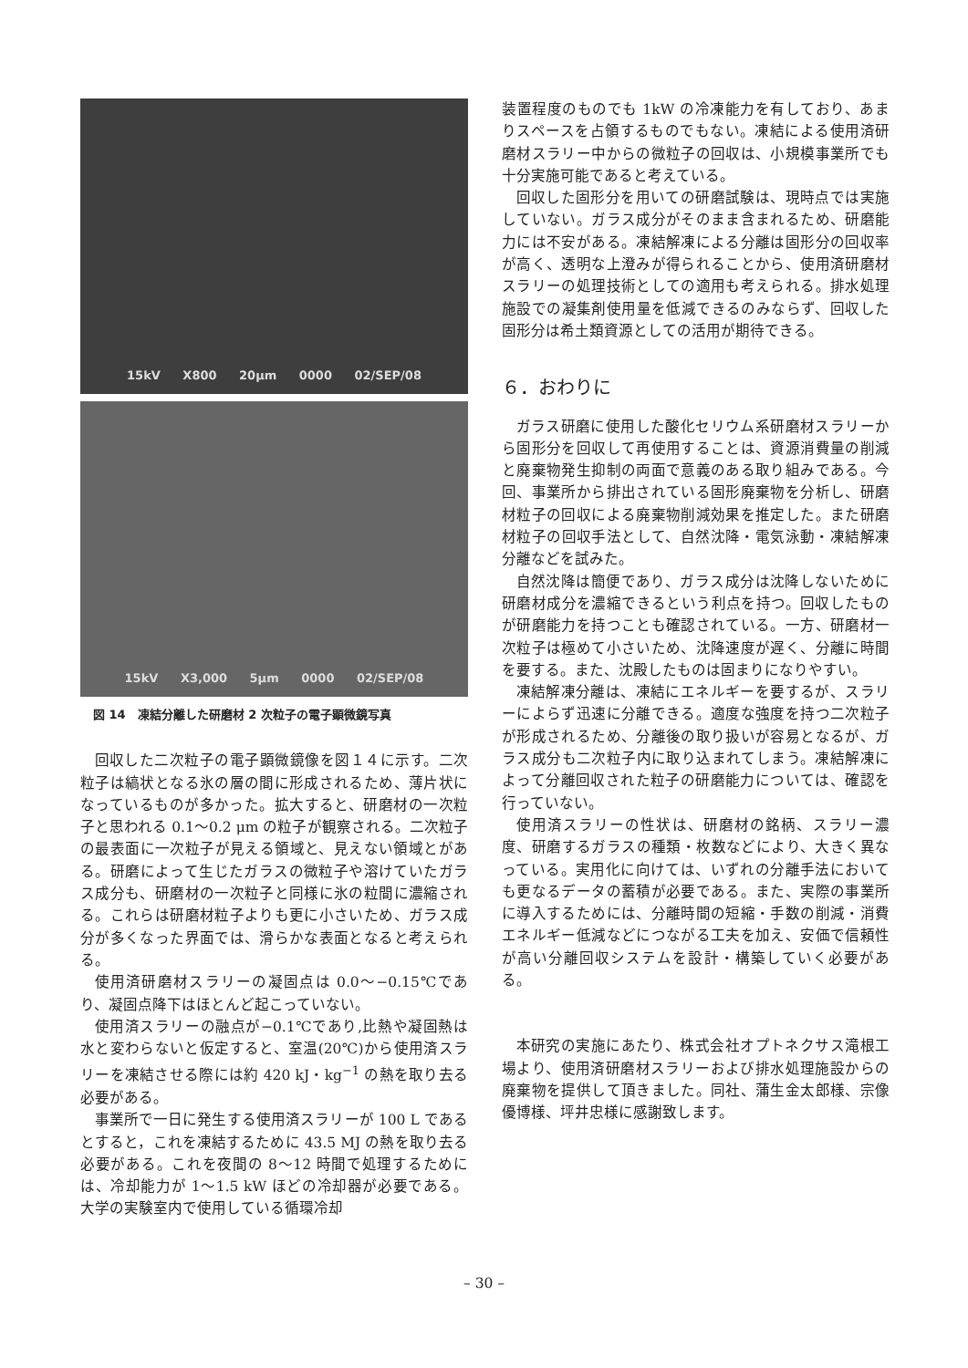15kV X800 20μm 0000 02/SEP/08
15kV X3,000 5μm 0000 02/SEP/08
図 14　凍結分離した研磨材 2 次粒子の電子顕微鏡写真
回収した二次粒子の電子顕微鏡像を図１４に示す。二次粒子は縞状となる氷の層の間に形成されるため、薄片状になっているものが多かった。拡大すると、研磨材の一次粒子と思われる 0.1〜0.2 μm の粒子が観察される。二次粒子の最表面に一次粒子が見える領域と、見えない領域とがある。研磨によって生じたガラスの微粒子や溶けていたガラス成分も、研磨材の一次粒子と同様に氷の粒間に濃縮される。これらは研磨材粒子よりも更に小さいため、ガラス成分が多くなった界面では、滑らかな表面となると考えられる。
使用済研磨材スラリーの凝固点は 0.0〜−0.15℃であり、凝固点降下はほとんど起こっていない。
使用済スラリーの融点が−0.1℃であり,比熱や凝固熱は水と変わらないと仮定すると、室温(20℃)から使用済スラリーを凍結させる際には約 420 kJ・kg<sup>−1</sup> の熱を取り去る必要がある。
事業所で一日に発生する使用済スラリーが 100 L であるとすると，これを凍結するために 43.5 MJ の熱を取り去る必要がある。これを夜間の 8〜12 時間で処理するためには、冷却能力が 1〜1.5 kW ほどの冷却器が必要である。大学の実験室内で使用している循環冷却
装置程度のものでも 1kW の冷凍能力を有しており、あまりスペースを占領するものでもない。凍結による使用済研磨材スラリー中からの微粒子の回収は、小規模事業所でも十分実施可能であると考えている。
回収した固形分を用いての研磨試験は、現時点では実施していない。ガラス成分がそのまま含まれるため、研磨能力には不安がある。凍結解凍による分離は固形分の回収率が高く、透明な上澄みが得られることから、使用済研磨材スラリーの処理技術としての適用も考えられる。排水処理施設での凝集剤使用量を低減できるのみならず、回収した固形分は希土類資源としての活用が期待できる。
６．おわりに
ガラス研磨に使用した酸化セリウム系研磨材スラリーから固形分を回収して再使用することは、資源消費量の削減と廃棄物発生抑制の両面で意義のある取り組みである。今回、事業所から排出されている固形廃棄物を分析し、研磨材粒子の回収による廃棄物削減効果を推定した。また研磨材粒子の回収手法として、自然沈降・電気泳動・凍結解凍分離などを試みた。
自然沈降は簡便であり、ガラス成分は沈降しないために研磨材成分を濃縮できるという利点を持つ。回収したものが研磨能力を持つことも確認されている。一方、研磨材一次粒子は極めて小さいため、沈降速度が遅く、分離に時間を要する。また、沈殿したものは固まりになりやすい。
凍結解凍分離は、凍結にエネルギーを要するが、スラリーによらず迅速に分離できる。適度な強度を持つ二次粒子が形成されるため、分離後の取り扱いが容易となるが、ガラス成分も二次粒子内に取り込まれてしまう。凍結解凍によって分離回収された粒子の研磨能力については、確認を行っていない。
使用済スラリーの性状は、研磨材の銘柄、スラリー濃度、研磨するガラスの種類・枚数などにより、大きく異なっている。実用化に向けては、いずれの分離手法においても更なるデータの蓄積が必要である。また、実際の事業所に導入するためには、分離時間の短縮・手数の削減・消費エネルギー低減などにつながる工夫を加え、安価で信頼性が高い分離回収システムを設計・構築していく必要がある。
本研究の実施にあたり、株式会社オプトネクサス滝根工場より、使用済研磨材スラリーおよび排水処理施設からの廃棄物を提供して頂きました。同社、蒲生金太郎様、宗像優博様、坪井忠様に感謝致します。
– 30 –